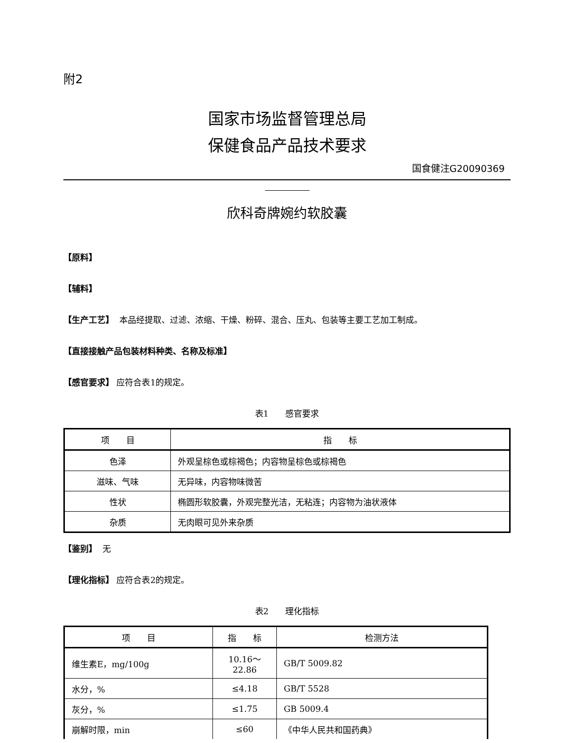附2
国家市场监督管理总局
保健食品产品技术要求
国食健注G20090369
欣科奇牌婉约软胶囊
【原料】
【辅料】
【生产工艺】 本品经提取、过滤、浓缩、干燥、粉碎、混合、压丸、包装等主要工艺加工制成。
【直接接触产品包装材料种类、名称及标准】
【感官要求】 应符合表1的规定。
表1　　感官要求
| 项 目 | 指 标 |
| --- | --- |
| 色泽 | 外观呈棕色或棕褐色；内容物呈棕色或棕褐色 |
| 滋味、气味 | 无异味，内容物味微苦 |
| 性状 | 椭圆形软胶囊，外观完整光洁，无粘连；内容物为油状液体 |
| 杂质 | 无肉眼可见外来杂质 |
【鉴别】 无
【理化指标】 应符合表2的规定。
表2　　理化指标
| 项 目 | 指 标 | 检测方法 |
| --- | --- | --- |
| 维生素E，mg/100g | 10.16～22.86 | GB/T 5009.82 |
| 水分，% | ≤4.18 | GB/T 5528 |
| 灰分，% | ≤1.75 | GB 5009.4 |
| 崩解时限，min | ≤60 | 《中华人民共和国药典》 |